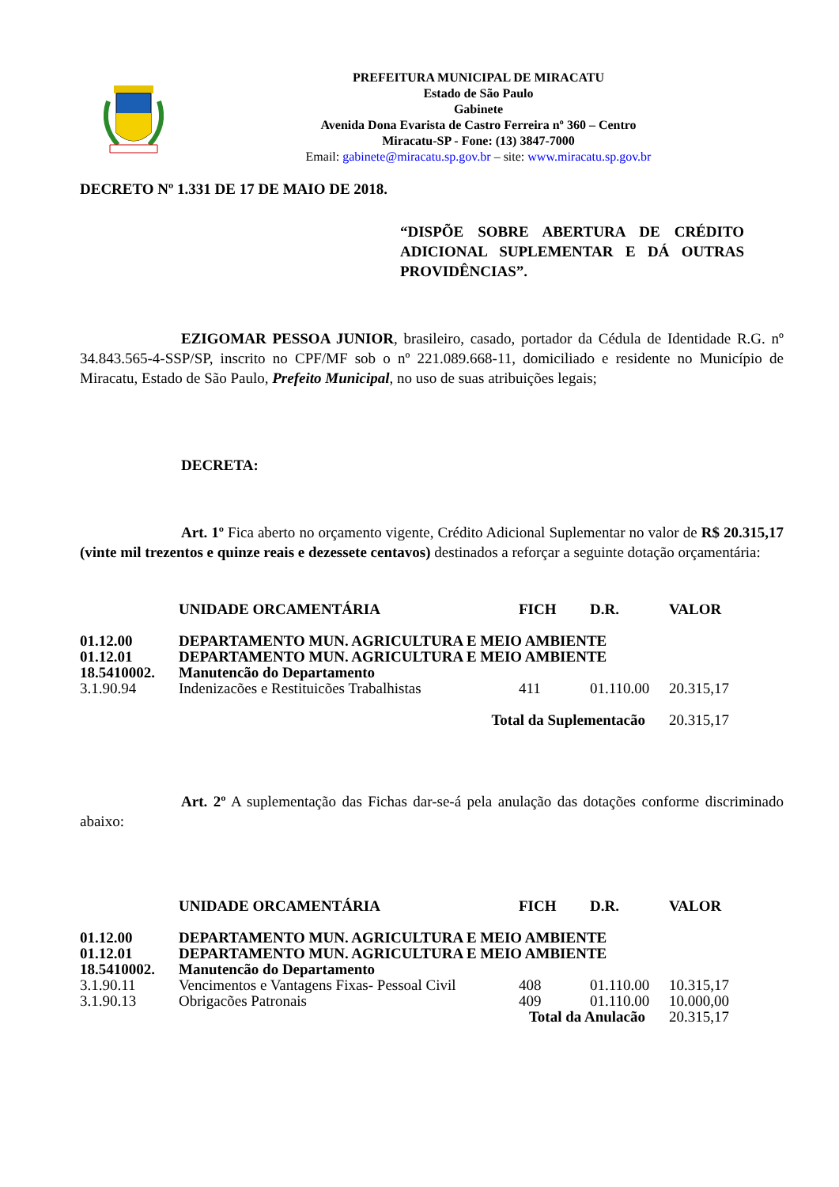PREFEITURA MUNICIPAL DE MIRACATU
Estado de São Paulo
Gabinete
Avenida Dona Evarista de Castro Ferreira nº 360 – Centro
Miracatu-SP - Fone: (13) 3847-7000
Email: gabinete@miracatu.sp.gov.br – site: www.miracatu.sp.gov.br
DECRETO Nº 1.331 DE 17 DE MAIO DE 2018.
“DISPÕE SOBRE ABERTURA DE CRÉDITO ADICIONAL SUPLEMENTAR E DÁ OUTRAS PROVIDÊNCIAS”.
EZIGOMAR PESSOA JUNIOR, brasileiro, casado, portador da Cédula de Identidade R.G. nº 34.843.565-4-SSP/SP, inscrito no CPF/MF sob o nº 221.089.668-11, domiciliado e residente no Município de Miracatu, Estado de São Paulo, Prefeito Municipal, no uso de suas atribuições legais;
DECRETA:
Art. 1º Fica aberto no orçamento vigente, Crédito Adicional Suplementar no valor de R$ 20.315,17 (vinte mil trezentos e quinze reais e dezessete centavos) destinados a reforçar a seguinte dotação orçamentária:
| | UNIDADE ORCAMENTÁRIA | FICH | D.R. | VALOR |
| --- | --- | --- | --- | --- |
| 01.12.00 | DEPARTAMENTO MUN. AGRICULTURA E MEIO AMBIENTE | | | |
| 01.12.01 | DEPARTAMENTO MUN. AGRICULTURA E MEIO AMBIENTE | | | |
| 18.5410002. | Manutencão do Departamento | | | |
| 3.1.90.94 | Indenizacões e Restituicões Trabalhistas | 411 | 01.110.00 | 20.315,17 |
| Total da Suplementacão | | | | 20.315,17 |
Art. 2º A suplementação das Fichas dar-se-á pela anulação das dotações conforme discriminado abaixo:
| | UNIDADE ORCAMENTÁRIA | FICH | D.R. | VALOR |
| --- | --- | --- | --- | --- |
| 01.12.00 | DEPARTAMENTO MUN. AGRICULTURA E MEIO AMBIENTE | | | |
| 01.12.01 | DEPARTAMENTO MUN. AGRICULTURA E MEIO AMBIENTE | | | |
| 18.5410002. | Manutencão do Departamento | | | |
| 3.1.90.11 | Vencimentos e Vantagens Fixas- Pessoal Civil | 408 | 01.110.00 | 10.315,17 |
| 3.1.90.13 | Obrigacões Patronais | 409 | 01.110.00 | 10.000,00 |
| Total da Anulacão | | | | 20.315,17 |